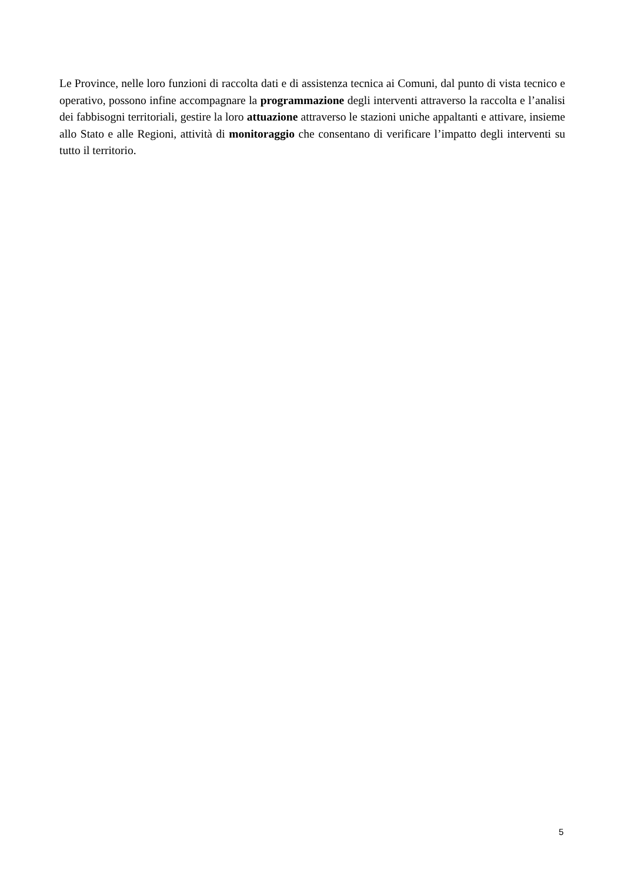Le Province, nelle loro funzioni di raccolta dati e di assistenza tecnica ai Comuni, dal punto di vista tecnico e operativo, possono infine accompagnare la programmazione degli interventi attraverso la raccolta e l’analisi dei fabbisogni territoriali, gestire la loro attuazione attraverso le stazioni uniche appaltanti e attivare, insieme allo Stato e alle Regioni, attività di monitoraggio che consentano di verificare l’impatto degli interventi su tutto il territorio.
5